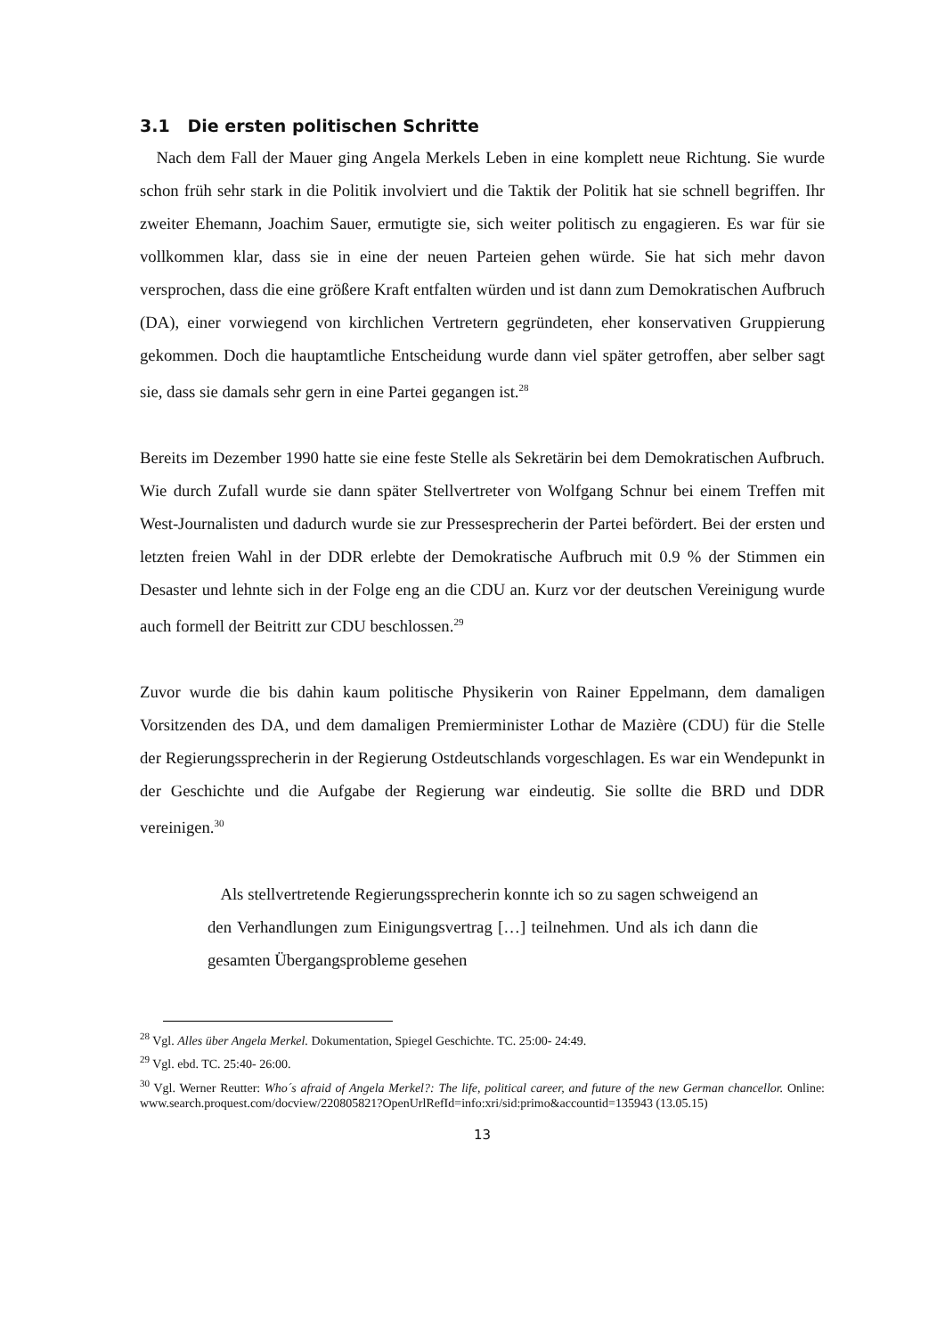3.1 Die ersten politischen Schritte
Nach dem Fall der Mauer ging Angela Merkels Leben in eine komplett neue Richtung. Sie wurde schon früh sehr stark in die Politik involviert und die Taktik der Politik hat sie schnell begriffen. Ihr zweiter Ehemann, Joachim Sauer, ermutigte sie, sich weiter politisch zu engagieren. Es war für sie vollkommen klar, dass sie in eine der neuen Parteien gehen würde. Sie hat sich mehr davon versprochen, dass die eine größere Kraft entfalten würden und ist dann zum Demokratischen Aufbruch (DA), einer vorwiegend von kirchlichen Vertretern gegründeten, eher konservativen Gruppierung gekommen. Doch die hauptamtliche Entscheidung wurde dann viel später getroffen, aber selber sagt sie, dass sie damals sehr gern in eine Partei gegangen ist.<sup>28</sup>
Bereits im Dezember 1990 hatte sie eine feste Stelle als Sekretärin bei dem Demokratischen Aufbruch. Wie durch Zufall wurde sie dann später Stellvertreter von Wolfgang Schnur bei einem Treffen mit West-Journalisten und dadurch wurde sie zur Pressesprecherin der Partei befördert. Bei der ersten und letzten freien Wahl in der DDR erlebte der Demokratische Aufbruch mit 0.9 % der Stimmen ein Desaster und lehnte sich in der Folge eng an die CDU an. Kurz vor der deutschen Vereinigung wurde auch formell der Beitritt zur CDU beschlossen.<sup>29</sup>
Zuvor wurde die bis dahin kaum politische Physikerin von Rainer Eppelmann, dem damaligen Vorsitzenden des DA, und dem damaligen Premierminister Lothar de Mazière (CDU) für die Stelle der Regierungssprecherin in der Regierung Ostdeutschlands vorgeschlagen. Es war ein Wendepunkt in der Geschichte und die Aufgabe der Regierung war eindeutig. Sie sollte die BRD und DDR vereinigen.<sup>30</sup>
Als stellvertretende Regierungssprecherin konnte ich so zu sagen schweigend an den Verhandlungen zum Einigungsvertrag […] teilnehmen. Und als ich dann die gesamten Übergangsprobleme gesehen
<sup>28</sup> Vgl. Alles über Angela Merkel. Dokumentation, Spiegel Geschichte. TC. 25:00- 24:49.
<sup>29</sup> Vgl. ebd. TC. 25:40- 26:00.
<sup>30</sup> Vgl. Werner Reutter: Who´s afraid of Angela Merkel?: The life, political career, and future of the new German chancellor. Online: www.search.proquest.com/docview/220805821?OpenUrlRefId=info:xri/sid:primo&accountid=135943 (13.05.15)
13